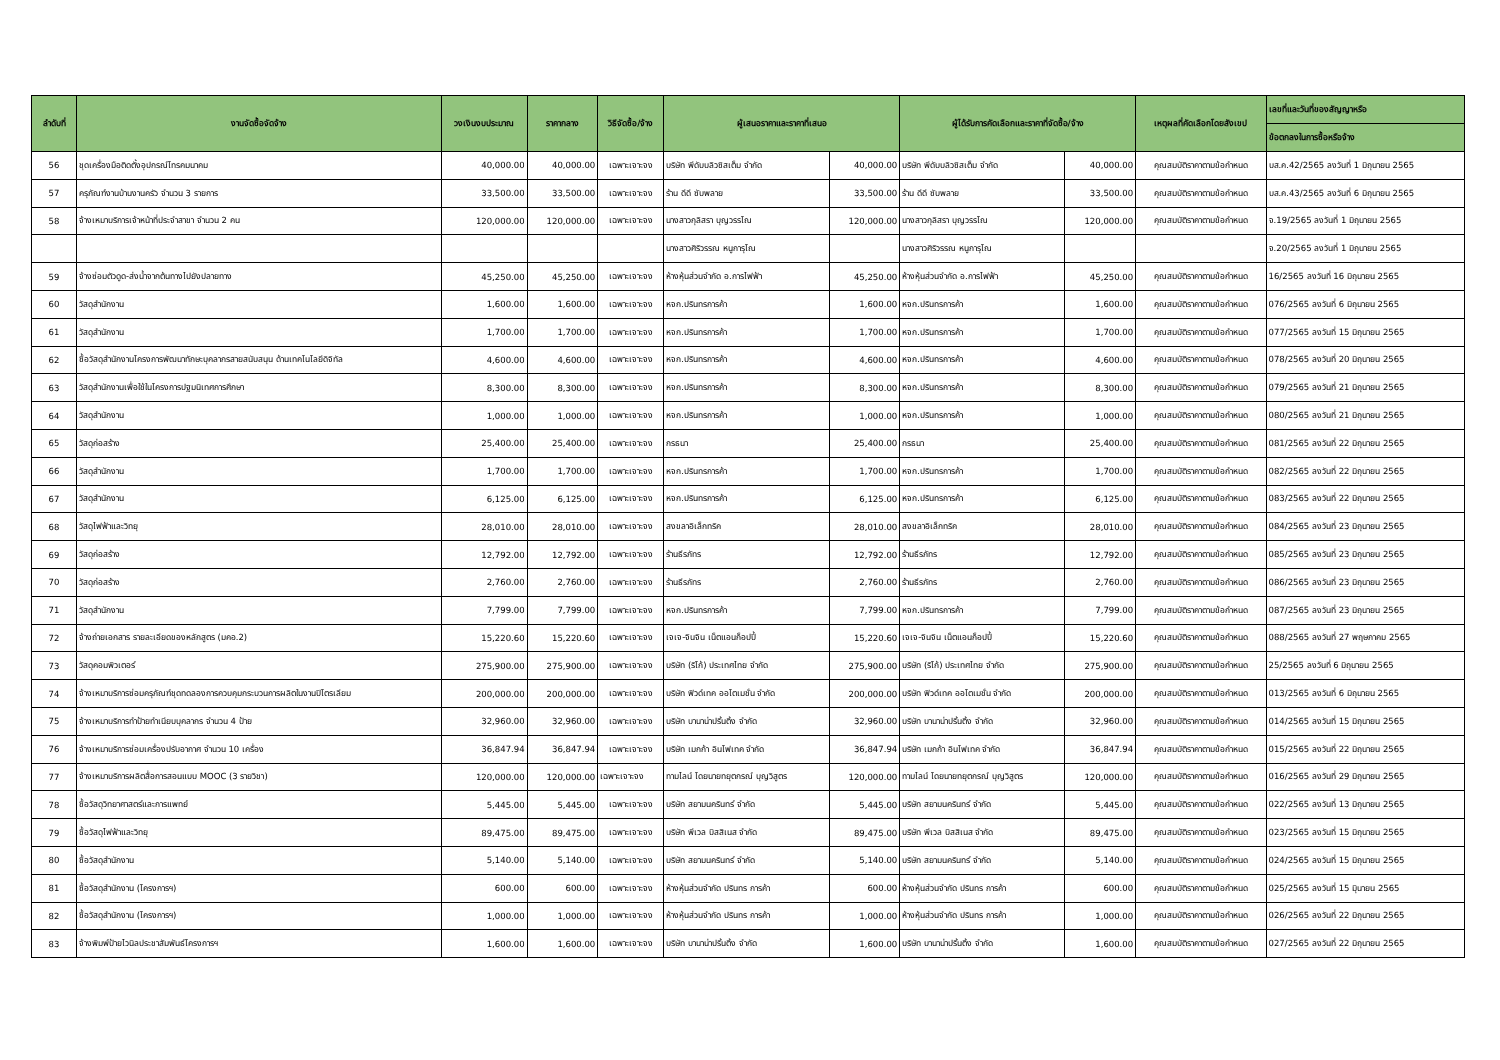| ลำดับที่ | งานจัดซื้อจัดจ้าง | วงเงินงบประมาณ | ราคากลาง | วิธีจัดซื้อ/จ้าง | ผู้เสนอราคาและราคาที่เสนอ | | ผู้ได้รับการคัดเลือกและราคาที่จัดซื้อ/จ้าง | | เหตุผลที่คัดเลือกโดยสังเขป | เลขที่และวันที่ของสัญญาหรือ |
| --- | --- | --- | --- | --- | --- | --- | --- | --- | --- | --- |
| | | | | | | | | | | ข้อตกลงในการซื้อหรือจ้าง |
| 56 | ชุดเครื่องมือติดตั้งอุปกรณ์โทรคมนาคม | 40,000.00 | 40,000.00 | เฉพาะเจาะจง | บริษัท พีดับบลิวซิสเต็ม จำกัด | 40,000.00 | บริษัท พีดับบลิวซิสเต็ม จำกัด | 40,000.00 | คุณสมบัติราคาตามข้อกำหนด | บส.ค.42/2565 ลงวันที่ 1 มิถุนายน 2565 |
| 57 | ครุภัณฑ์งานบ้านงานครัว จำนวน 3 รายการ | 33,500.00 | 33,500.00 | เฉพาะเจาะจง | ร้าน ดีดี ซับพลาย | 33,500.00 | ร้าน ดีดี ซับพลาย | 33,500.00 | คุณสมบัติราคาตามข้อกำหนด | บส.ค.43/2565 ลงวันที่ 6 มิถุนายน 2565 |
| 58 | จ้างเหมาบริการเจ้าหน้าที่ประจำสาขา จำนวน 2 คน | 120,000.00 | 120,000.00 | เฉพาะเจาะจง | นางสาวกุลิสรา บุญวรรโณ | 120,000.00 | นางสาวกุลิสรา บุญวรรโณ | 120,000.00 | คุณสมบัติราคาตามข้อกำหนด | จ.19/2565 ลงวันที่ 1 มิถุนายน 2565 |
| | | | | | นางสาวศิริวรรณ หนูการุโณ | | นางสาวศิริวรรณ หนูการุโณ | | | จ.20/2565 ลงวันที่ 1 มิถุนายน 2565 |
| 59 | จ้างซ่อมตัวดูด-ส่งน้ำจากต้นทางไปยังปลายทาง | 45,250.00 | 45,250.00 | เฉพาะเจาะจง | ห้างหุ้นส่วนจำกัด อ.การไฟฟ้า | 45,250.00 | ห้างหุ้นส่วนจำกัด อ.การไฟฟ้า | 45,250.00 | คุณสมบัติราคาตามข้อกำหนด | 16/2565 ลงวันที่ 16 มิถุนายน 2565 |
| 60 | วัสดุสำนักงาน | 1,600.00 | 1,600.00 | เฉพาะเจาะจง | หจก.ปรินทรการค้า | 1,600.00 | หจก.ปรินทรการค้า | 1,600.00 | คุณสมบัติราคาตามข้อกำหนด | 076/2565 ลงวันที่ 6 มิถุนายน 2565 |
| 61 | วัสดุสำนักงาน | 1,700.00 | 1,700.00 | เฉพาะเจาะจง | หจก.ปรินทรการค้า | 1,700.00 | หจก.ปรินทรการค้า | 1,700.00 | คุณสมบัติราคาตามข้อกำหนด | 077/2565 ลงวันที่ 15 มิถุนายน 2565 |
| 62 | ซื้อวัสดุสำนักงานโครงการพัฒนาทักษะบุคลากรสายสนับสนุน ด้านเทคโนโลยีดิจิทัล | 4,600.00 | 4,600.00 | เฉพาะเจาะจง | หจก.ปรินทรการค้า | 4,600.00 | หจก.ปรินทรการค้า | 4,600.00 | คุณสมบัติราคาตามข้อกำหนด | 078/2565 ลงวันที่ 20 มิถุนายน 2565 |
| 63 | วัสดุสำนักงานเพื่อใช้ในโครงการปฐมนิเทศการศึกษา | 8,300.00 | 8,300.00 | เฉพาะเจาะจง | หจก.ปรินทรการค้า | 8,300.00 | หจก.ปรินทรการค้า | 8,300.00 | คุณสมบัติราคาตามข้อกำหนด | 079/2565 ลงวันที่ 21 มิถุนายน 2565 |
| 64 | วัสดุสำนักงาน | 1,000.00 | 1,000.00 | เฉพาะเจาะจง | หจก.ปรินทรการค้า | 1,000.00 | หจก.ปรินทรการค้า | 1,000.00 | คุณสมบัติราคาตามข้อกำหนด | 080/2565 ลงวันที่ 21 มิถุนายน 2565 |
| 65 | วัสดุก่อสร้าง | 25,400.00 | 25,400.00 | เฉพาะเจาะจง | กรธนา | 25,400.00 | กรธนา | 25,400.00 | คุณสมบัติราคาตามข้อกำหนด | 081/2565 ลงวันที่ 22 มิถุนายน 2565 |
| 66 | วัสดุสำนักงาน | 1,700.00 | 1,700.00 | เฉพาะเจาะจง | หจก.ปรินทรการค้า | 1,700.00 | หจก.ปรินทรการค้า | 1,700.00 | คุณสมบัติราคาตามข้อกำหนด | 082/2565 ลงวันที่ 22 มิถุนายน 2565 |
| 67 | วัสดุสำนักงาน | 6,125.00 | 6,125.00 | เฉพาะเจาะจง | หจก.ปรินทรการค้า | 6,125.00 | หจก.ปรินทรการค้า | 6,125.00 | คุณสมบัติราคาตามข้อกำหนด | 083/2565 ลงวันที่ 22 มิถุนายน 2565 |
| 68 | วัสดุไฟฟ้าและวิทยุ | 28,010.00 | 28,010.00 | เฉพาะเจาะจง | สงขลาอิเล็กทริค | 28,010.00 | สงขลาอิเล็กทริค | 28,010.00 | คุณสมบัติราคาตามข้อกำหนด | 084/2565 ลงวันที่ 23 มิถุนายน 2565 |
| 69 | วัสดุก่อสร้าง | 12,792.00 | 12,792.00 | เฉพาะเจาะจง | ร้านธีรภัทร | 12,792.00 | ร้านธีรภัทร | 12,792.00 | คุณสมบัติราคาตามข้อกำหนด | 085/2565 ลงวันที่ 23 มิถุนายน 2565 |
| 70 | วัสดุก่อสร้าง | 2,760.00 | 2,760.00 | เฉพาะเจาะจง | ร้านธีรภัทร | 2,760.00 | ร้านธีรภัทร | 2,760.00 | คุณสมบัติราคาตามข้อกำหนด | 086/2565 ลงวันที่ 23 มิถุนายน 2565 |
| 71 | วัสดุสำนักงาน | 7,799.00 | 7,799.00 | เฉพาะเจาะจง | หจก.ปรินทรการค้า | 7,799.00 | หจก.ปรินทรการค้า | 7,799.00 | คุณสมบัติราคาตามข้อกำหนด | 087/2565 ลงวันที่ 23 มิถุนายน 2565 |
| 72 | จ้างถ่ายเอกสาร รายละเอียดของหลักสูตร (มคอ.2) | 15,220.60 | 15,220.60 | เฉพาะเจาะจง | เจเจ-จินจิน เน็ตแอนก็อปปี้ | 15,220.60 | เจเจ-จินจิน เน็ตแอนก็อปปี้ | 15,220.60 | คุณสมบัติราคาตามข้อกำหนด | 088/2565 ลงวันที่ 27 พฤษภาคม 2565 |
| 73 | วัสดุคอมพิวเตอร์ | 275,900.00 | 275,900.00 | เฉพาะเจาะจง | บริษัท (ริโก้) ประเทศไทย จำกัด | 275,900.00 | บริษัท (ริโก้) ประเทศไทย จำกัด | 275,900.00 | คุณสมบัติราคาตามข้อกำหนด | 25/2565 ลงวันที่ 6 มิถุนายน 2565 |
| 74 | จ้างเหมาบริการซ่อมครุภัณฑ์ชุดทดลองการควบคุมกระบวนการผลิตในงานปิโตรเลียม | 200,000.00 | 200,000.00 | เฉพาะเจาะจง | บริษัท ฟิวด์เทค ออโตเมชั่น จำกัด | 200,000.00 | บริษัท ฟิวด์เทค ออโตเมชั่น จำกัด | 200,000.00 | คุณสมบัติราคาตามข้อกำหนด | 013/2565 ลงวันที่ 6 มิถุนายน 2565 |
| 75 | จ้างเหมาบริการทำป้ายทำเนียบบุคลากร จำนวน 4 ป้าย | 32,960.00 | 32,960.00 | เฉพาะเจาะจง | บริษัท บานาน่าปริ้นติ้ง จำกัด | 32,960.00 | บริษัท บานาน่าปริ้นติ้ง จำกัด | 32,960.00 | คุณสมบัติราคาตามข้อกำหนด | 014/2565 ลงวันที่ 15 มิถุนายน 2565 |
| 76 | จ้างเหมาบริการซ่อมเครื่องปรับอากาศ จำนวน 10 เครื่อง | 36,847.94 | 36,847.94 | เฉพาะเจาะจง | บริษัท เมกก้า อินโฟเทค จำกัด | 36,847.94 | บริษัท เมกก้า อินโฟเทค จำกัด | 36,847.94 | คุณสมบัติราคาตามข้อกำหนด | 015/2565 ลงวันที่ 22 มิถุนายน 2565 |
| 77 | จ้างเหมาบริการผลิตสื่อการสอนแบบ MOOC (3 รายวิชา) | 120,000.00 | 120,000.00 | เฉพาะเจาะจง | ทามไลน์ โดยนายทยุตกรณ์ บุญวิสูตร | 120,000.00 | ทามไลน์ โดยนายทยุตกรณ์ บุญวิสูตร | 120,000.00 | คุณสมบัติราคาตามข้อกำหนด | 016/2565 ลงวันที่ 29 มิถุนายน 2565 |
| 78 | ซื้อวัสดุวิทยาศาสตร์และการแพทย์ | 5,445.00 | 5,445.00 | เฉพาะเจาะจง | บริษัท สยามนครินทร์ จำกัด | 5,445.00 | บริษัท สยามนครินทร์ จำกัด | 5,445.00 | คุณสมบัติราคาตามข้อกำหนด | 022/2565 ลงวันที่ 13 มิถุนายน 2565 |
| 79 | ซื้อวัสดุไฟฟ้าและวิทยุ | 89,475.00 | 89,475.00 | เฉพาะเจาะจง | บริษัท พีเวล บิสสิเนส จำกัด | 89,475.00 | บริษัท พีเวล บิสสิเนส จำกัด | 89,475.00 | คุณสมบัติราคาตามข้อกำหนด | 023/2565 ลงวันที่ 15 มิถุนายน 2565 |
| 80 | ซื้อวัสดุสำนักงาน | 5,140.00 | 5,140.00 | เฉพาะเจาะจง | บริษัท สยามนครินทร์ จำกัด | 5,140.00 | บริษัท สยามนครินทร์ จำกัด | 5,140.00 | คุณสมบัติราคาตามข้อกำหนด | 024/2565 ลงวันที่ 15 มิถุนายน 2565 |
| 81 | ซื้อวัสดุสำนักงาน (โครงการฯ) | 600.00 | 600.00 | เฉพาะเจาะจง | ห้างหุ้นส่วนจำกัด ปรินทร การค้า | 600.00 | ห้างหุ้นส่วนจำกัด ปรินทร การค้า | 600.00 | คุณสมบัติราคาตามข้อกำหนด | 025/2565 ลงวันที่ 15 มิุนายน 2565 |
| 82 | ซื้อวัสดุสำนักงาน (โครงการฯ) | 1,000.00 | 1,000.00 | เฉพาะเจาะจง | ห้างหุ้นส่วนจำกัด ปรินทร การค้า | 1,000.00 | ห้างหุ้นส่วนจำกัด ปรินทร การค้า | 1,000.00 | คุณสมบัติราคาตามข้อกำหนด | 026/2565 ลงวันที่ 22 มิถุนายน 2565 |
| 83 | จ้างพิมพ์ป้ายไวนิลประชาสัมพันธ์โครงการฯ | 1,600.00 | 1,600.00 | เฉพาะเจาะจง | บริษัท บานาน่าปริ้นติ้ง จำกัด | 1,600.00 | บริษัท บานาน่าปริ้นติ้ง จำกัด | 1,600.00 | คุณสมบัติราคาตามข้อกำหนด | 027/2565 ลงวันที่ 22 มิถุนายน 2565 |